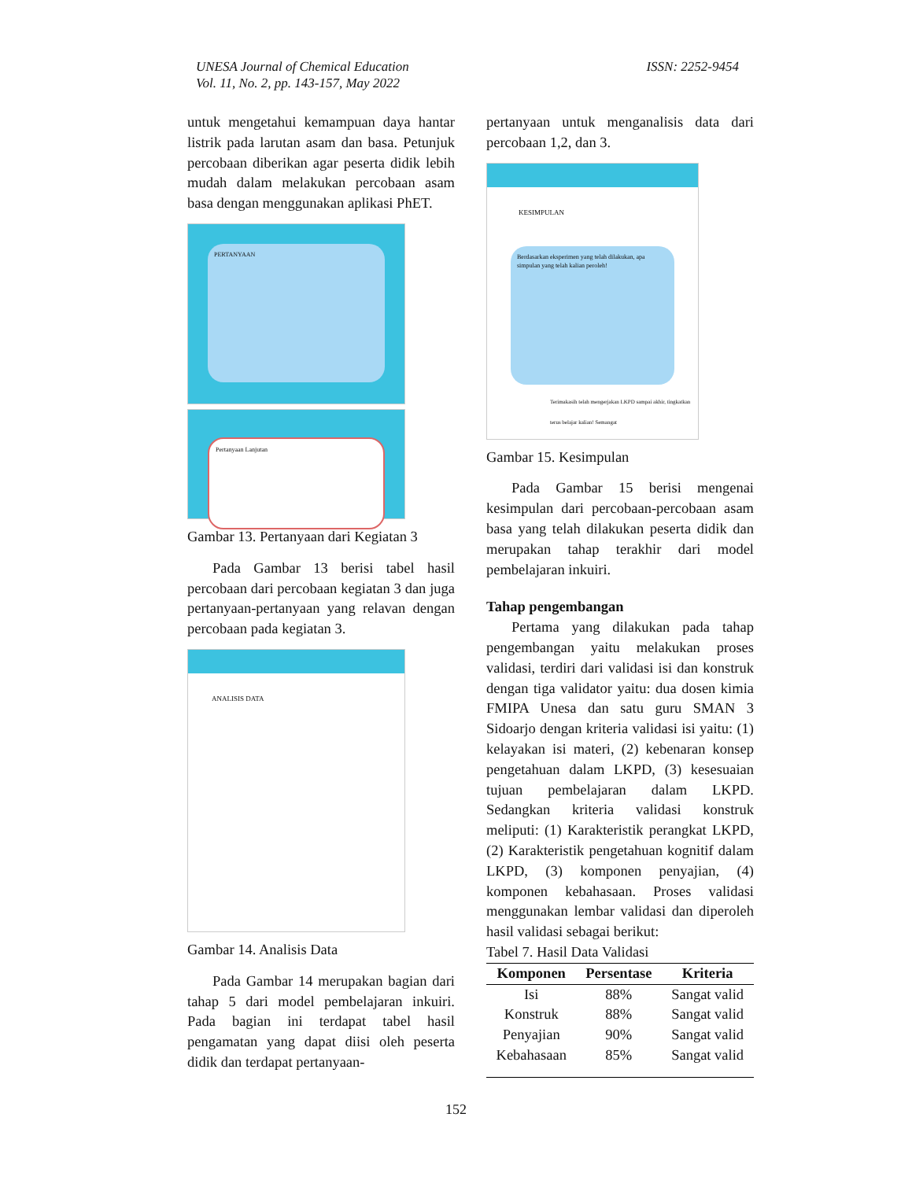UNESA Journal of Chemical Education
Vol. 11, No. 2, pp. 143-157, May 2022
ISSN: 2252-9454
untuk mengetahui kemampuan daya hantar listrik pada larutan asam dan basa. Petunjuk percobaan diberikan agar peserta didik lebih mudah dalam melakukan percobaan asam basa dengan menggunakan aplikasi PhET.
PERTANYAAN
Pertanyaan Lanjutan
Gambar 13. Pertanyaan dari Kegiatan 3
Pada Gambar 13 berisi tabel hasil percobaan dari percobaan kegiatan 3 dan juga pertanyaan-pertanyaan yang relavan dengan percobaan pada kegiatan 3.
ANALISIS DATA
Gambar 14. Analisis Data
Pada Gambar 14 merupakan bagian dari tahap 5 dari model pembelajaran inkuiri. Pada bagian ini terdapat tabel hasil pengamatan yang dapat diisi oleh peserta didik dan terdapat pertanyaan-
pertanyaan untuk menganalisis data dari percobaan 1,2, dan 3.
KESIMPULAN
Berdasarkan eksperimen yang telah dilakukan, apa simpulan yang telah kalian peroleh!
Terimakasih telah mengerjakan LKPD sampai akhir, tingkatkan terus belajar kalian! Semangat
Gambar 15. Kesimpulan
Pada Gambar 15 berisi mengenai kesimpulan dari percobaan-percobaan asam basa yang telah dilakukan peserta didik dan merupakan tahap terakhir dari model pembelajaran inkuiri.
Tahap pengembangan
Pertama yang dilakukan pada tahap pengembangan yaitu melakukan proses validasi, terdiri dari validasi isi dan konstruk dengan tiga validator yaitu: dua dosen kimia FMIPA Unesa dan satu guru SMAN 3 Sidoarjo dengan kriteria validasi isi yaitu: (1) kelayakan isi materi, (2) kebenaran konsep pengetahuan dalam LKPD, (3) kesesuaian tujuan pembelajaran dalam LKPD. Sedangkan kriteria validasi konstruk meliputi: (1) Karakteristik perangkat LKPD, (2) Karakteristik pengetahuan kognitif dalam LKPD, (3) komponen penyajian, (4) komponen kebahasaan. Proses validasi menggunakan lembar validasi dan diperoleh hasil validasi sebagai berikut:
Tabel 7. Hasil Data Validasi
| Komponen | Persentase | Kriteria |
| --- | --- | --- |
| Isi | 88% | Sangat valid |
| Konstruk | 88% | Sangat valid |
| Penyajian | 90% | Sangat valid |
| Kebahasaan | 85% | Sangat valid |
152